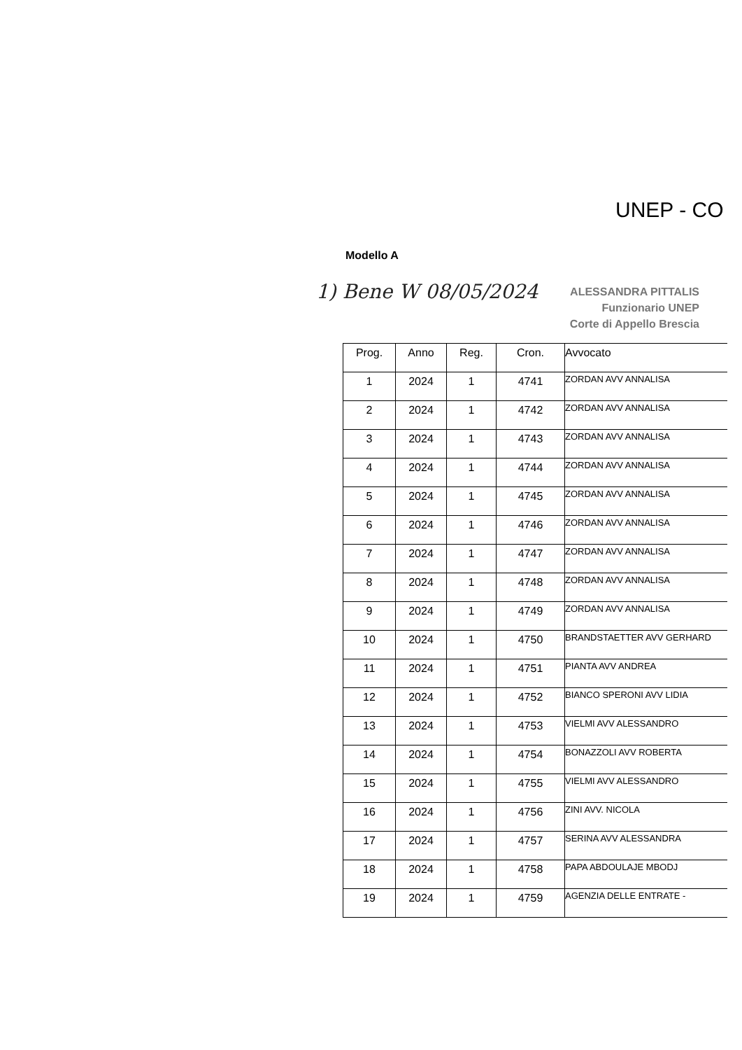UNEP - CO
Modello A
1) Bene W 08/05/2024
ALESSANDRA PITTALIS
Funzionario UNEP
Corte di Appello Brescia
| Prog. | Anno | Reg. | Cron. | Avvocato |
| --- | --- | --- | --- | --- |
| 1 | 2024 | 1 | 4741 | ZORDAN AVV ANNALISA |
| 2 | 2024 | 1 | 4742 | ZORDAN AVV ANNALISA |
| 3 | 2024 | 1 | 4743 | ZORDAN AVV ANNALISA |
| 4 | 2024 | 1 | 4744 | ZORDAN AVV ANNALISA |
| 5 | 2024 | 1 | 4745 | ZORDAN AVV ANNALISA |
| 6 | 2024 | 1 | 4746 | ZORDAN AVV ANNALISA |
| 7 | 2024 | 1 | 4747 | ZORDAN AVV ANNALISA |
| 8 | 2024 | 1 | 4748 | ZORDAN AVV ANNALISA |
| 9 | 2024 | 1 | 4749 | ZORDAN AVV ANNALISA |
| 10 | 2024 | 1 | 4750 | BRANDSTAETTER AVV GERHARD |
| 11 | 2024 | 1 | 4751 | PIANTA AVV ANDREA |
| 12 | 2024 | 1 | 4752 | BIANCO SPERONI AVV LIDIA |
| 13 | 2024 | 1 | 4753 | VIELMI AVV ALESSANDRO |
| 14 | 2024 | 1 | 4754 | BONAZZOLI AVV ROBERTA |
| 15 | 2024 | 1 | 4755 | VIELMI AVV ALESSANDRO |
| 16 | 2024 | 1 | 4756 | ZINI AVV. NICOLA |
| 17 | 2024 | 1 | 4757 | SERINA AVV ALESSANDRA |
| 18 | 2024 | 1 | 4758 | PAPA ABDOULAJE MBODJ |
| 19 | 2024 | 1 | 4759 | AGENZIA DELLE ENTRATE - |